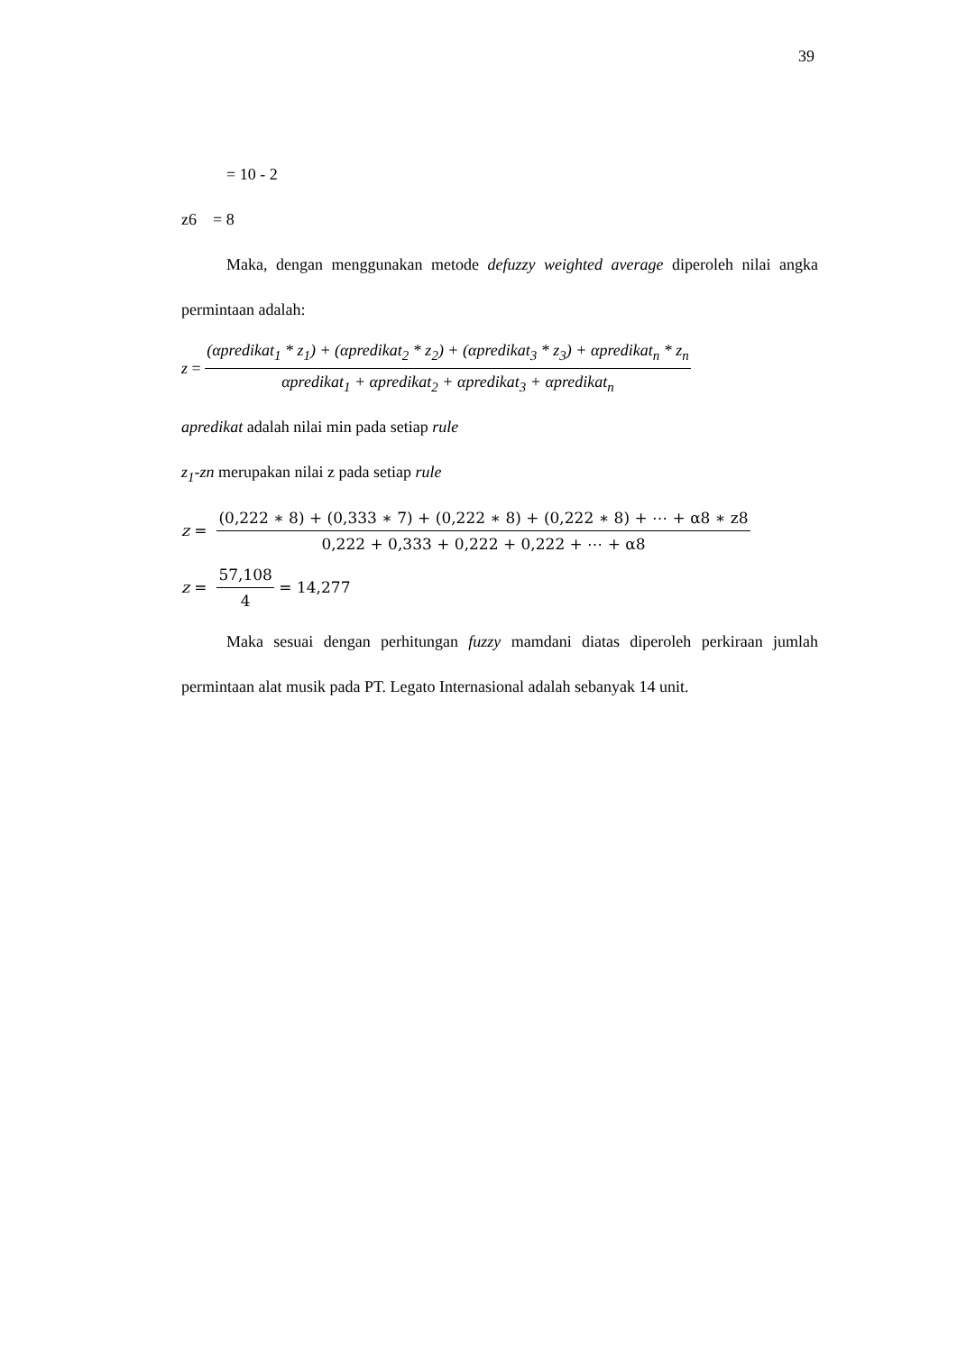39
= 10 - 2
z6 = 8
Maka, dengan menggunakan metode defuzzy weighted average diperoleh nilai angka permintaan adalah:
z = (αpredikat<sub>1</sub> * z<sub>1</sub>) + (αpredikat<sub>2</sub> * z<sub>2</sub>) + (αpredikat<sub>3</sub> * z<sub>3</sub>) + αpredikat<sub>n</sub> * z<sub>n</sub> αpredikat<sub>1</sub> + αpredikat<sub>2</sub> + αpredikat<sub>3</sub> + αpredikat<sub>n</sub>
apredikat adalah nilai min pada setiap rule
z<sub>1</sub>-zn merupakan nilai z pada setiap rule
z = (0,222 ∗ 8) + (0,333 ∗ 7) + (0,222 ∗ 8) + (0,222 ∗ 8) + ⋯ + α8 ∗ z8 0,222 + 0,333 + 0,222 + 0,222 + ⋯ + α8
z = 57,108 4 = 14,277
Maka sesuai dengan perhitungan fuzzy mamdani diatas diperoleh perkiraan jumlah permintaan alat musik pada PT. Legato Internasional adalah sebanyak 14 unit.